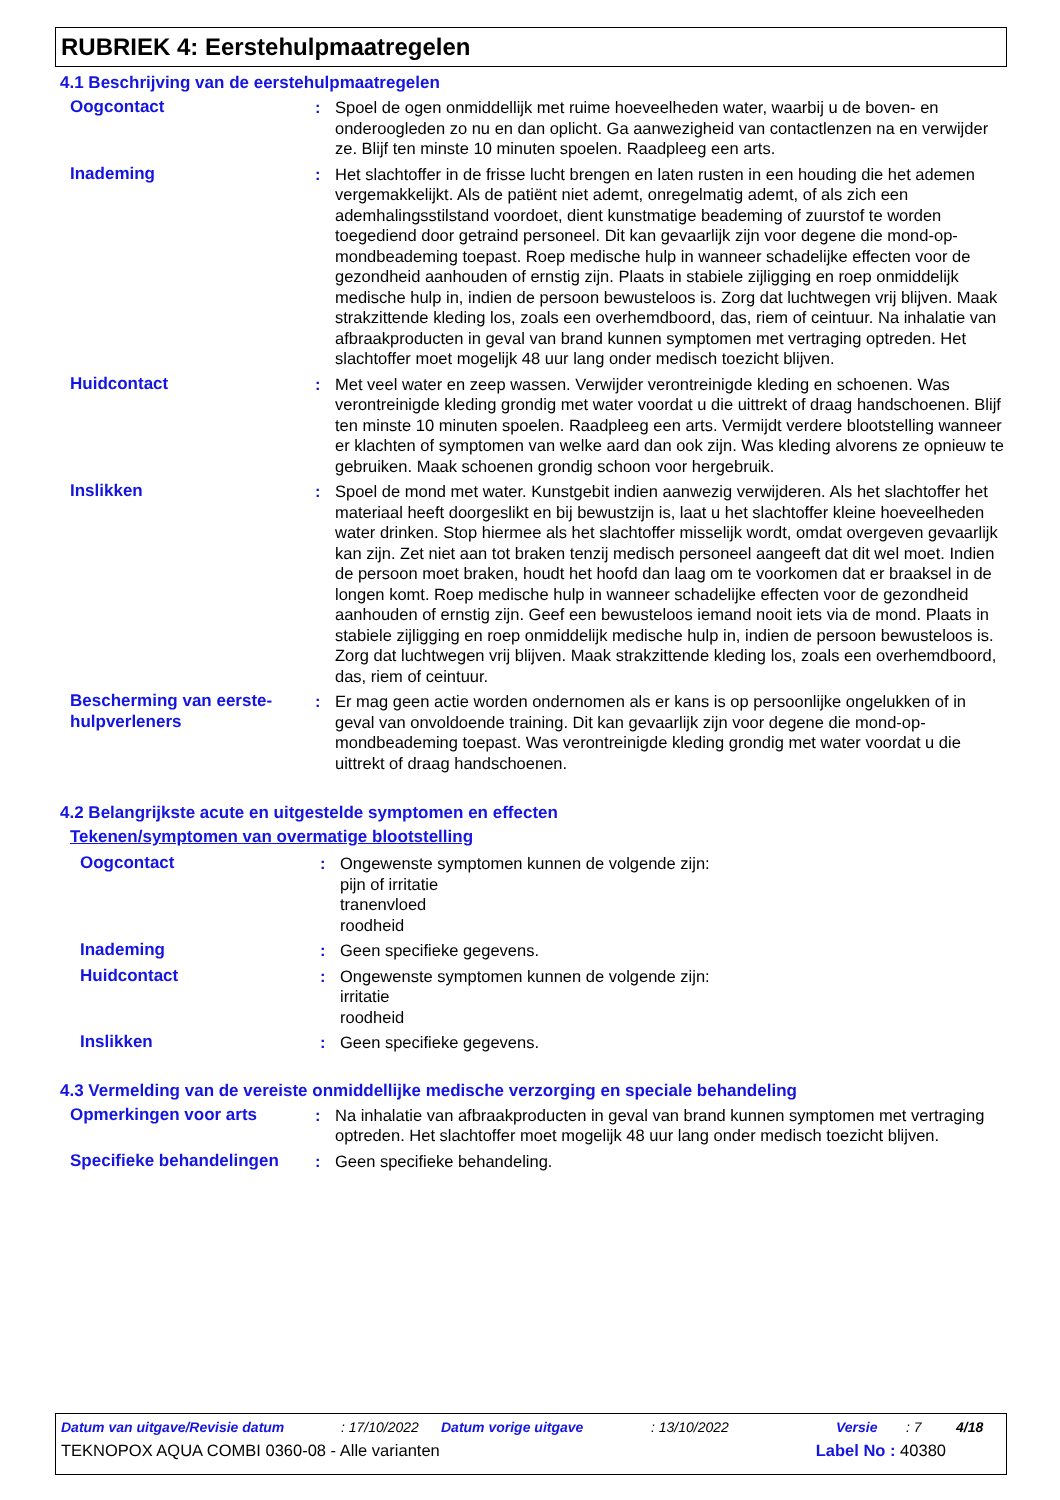RUBRIEK 4: Eerstehulpmaatregelen
4.1 Beschrijving van de eerstehulpmaatregelen
Oogcontact : Spoel de ogen onmiddellijk met ruime hoeveelheden water, waarbij u de boven- en onderoogleden zo nu en dan oplicht. Ga aanwezigheid van contactlenzen na en verwijder ze. Blijf ten minste 10 minuten spoelen. Raadpleeg een arts.
Inademing : Het slachtoffer in de frisse lucht brengen en laten rusten in een houding die het ademen vergemakkelijkt. Als de patiënt niet ademt, onregelmatig ademt, of als zich een ademhalingsstilstand voordoet, dient kunstmatige beademing of zuurstof te worden toegediend door getraind personeel. Dit kan gevaarlijk zijn voor degene die mond-op-mondbeademing toepast. Roep medische hulp in wanneer schadelijke effecten voor de gezondheid aanhouden of ernstig zijn. Plaats in stabiele zijligging en roep onmiddelijk medische hulp in, indien de persoon bewusteloos is. Zorg dat luchtwegen vrij blijven. Maak strakzittende kleding los, zoals een overhemdboord, das, riem of ceintuur. Na inhalatie van afbraakproducten in geval van brand kunnen symptomen met vertraging optreden. Het slachtoffer moet mogelijk 48 uur lang onder medisch toezicht blijven.
Huidcontact : Met veel water en zeep wassen. Verwijder verontreinigde kleding en schoenen. Was verontreinigde kleding grondig met water voordat u die uittrekt of draag handschoenen. Blijf ten minste 10 minuten spoelen. Raadpleeg een arts. Vermijdt verdere blootstelling wanneer er klachten of symptomen van welke aard dan ook zijn. Was kleding alvorens ze opnieuw te gebruiken. Maak schoenen grondig schoon voor hergebruik.
Inslikken : Spoel de mond met water. Kunstgebit indien aanwezig verwijderen. Als het slachtoffer het materiaal heeft doorgeslikt en bij bewustzijn is, laat u het slachtoffer kleine hoeveelheden water drinken. Stop hiermee als het slachtoffer misselijk wordt, omdat overgeven gevaarlijk kan zijn. Zet niet aan tot braken tenzij medisch personeel aangeeft dat dit wel moet. Indien de persoon moet braken, houdt het hoofd dan laag om te voorkomen dat er braaksel in de longen komt. Roep medische hulp in wanneer schadelijke effecten voor de gezondheid aanhouden of ernstig zijn. Geef een bewusteloos iemand nooit iets via de mond. Plaats in stabiele zijligging en roep onmiddelijk medische hulp in, indien de persoon bewusteloos is. Zorg dat luchtwegen vrij blijven. Maak strakzittende kleding los, zoals een overhemdboord, das, riem of ceintuur.
Bescherming van eerste-hulpverleners
: Er mag geen actie worden ondernomen als er kans is op persoonlijke ongelukken of in geval van onvoldoende training. Dit kan gevaarlijk zijn voor degene die mond-op-mondbeademing toepast. Was verontreinigde kleding grondig met water voordat u die uittrekt of draag handschoenen.
4.2 Belangrijkste acute en uitgestelde symptomen en effecten
Tekenen/symptomen van overmatige blootstelling
Oogcontact : Ongewenste symptomen kunnen de volgende zijn:
pijn of irritatie
tranenvloed
roodheid
Inademing : Geen specifieke gegevens.
Huidcontact : Ongewenste symptomen kunnen de volgende zijn:
irritatie
roodheid
Inslikken : Geen specifieke gegevens.
4.3 Vermelding van de vereiste onmiddellijke medische verzorging en speciale behandeling
Opmerkingen voor arts : Na inhalatie van afbraakproducten in geval van brand kunnen symptomen met vertraging optreden. Het slachtoffer moet mogelijk 48 uur lang onder medisch toezicht blijven.
Specifieke behandelingen : Geen specifieke behandeling.
Datum van uitgave/Revisie datum: 17/10/2022 Datum vorige uitgave: 13/10/2022 Versie: 7 4/18
TEKNOPOX AQUA COMBI 0360-08 - Alle varianten Label No : 40380